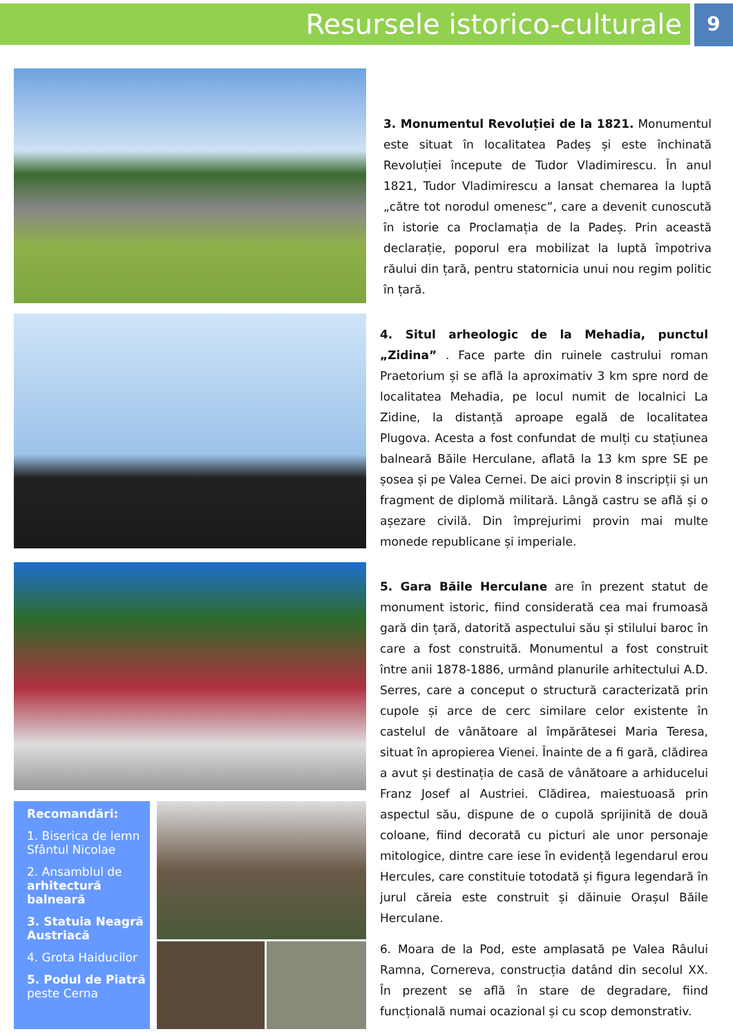Resursele istorico-culturale
9
3. Monumentul Revoluției de la 1821. Monumentul este situat în localitatea Padeș și este închinată Revoluției începute de Tudor Vladimirescu. În anul 1821, Tudor Vladimirescu a lansat chemarea la luptă „către tot norodul omenesc”, care a devenit cunoscută în istorie ca Proclamația de la Padeș. Prin această declarație, poporul era mobilizat la luptă împotriva răului din țară, pentru statornicia unui nou regim politic în țară.
4. Situl arheologic de la Mehadia, punctul „Zidina” . Face parte din ruinele castrului roman Praetorium și se află la aproximativ 3 km spre nord de localitatea Mehadia, pe locul numit de localnici La Zidine, la distanță aproape egală de localitatea Plugova. Acesta a fost confundat de mulți cu stațiunea balneară Băile Herculane, aflată la 13 km spre SE pe șosea și pe Valea Cernei. De aici provin 8 inscripții și un fragment de diplomă militară. Lângă castru se află și o așezare civilă. Din împrejurimi provin mai multe monede republicane și imperiale.
Recomandări:
1. Biserica de lemn Sfântul Nicolae
2. Ansamblul de arhitectură balneară
3. Statuia Neagră Austriacă
4. Grota Haiducilor
5. Podul de Piatră peste Cerna
5. Gara Băile Herculane are în prezent statut de monument istoric, fiind considerată cea mai frumoasă gară din țară, datorită aspectului său și stilului baroc în care a fost construită. Monumentul a fost construit între anii 1878-1886, urmând planurile arhitectului A.D. Serres, care a conceput o structură caracterizată prin cupole și arce de cerc similare celor existente în castelul de vânătoare al împărătesei Maria Teresa, situat în apropierea Vienei. Înainte de a fi gară, clădirea a avut și destinația de casă de vânătoare a arhiducelui Franz Josef al Austriei. Clădirea, maiestuoasă prin aspectul său, dispune de o cupolă sprijinită de două coloane, fiind decorată cu picturi ale unor personaje mitologice, dintre care iese în evidență legendarul erou Hercules, care constituie totodată și figura legendară în jurul căreia este construit și dăinuie Orașul Băile Herculane.
6. Moara de la Pod, este amplasată pe Valea Râului Ramna, Cornereva, construcția datând din secolul XX. În prezent se află în stare de degradare, fiind funcțională numai ocazional și cu scop demonstrativ.